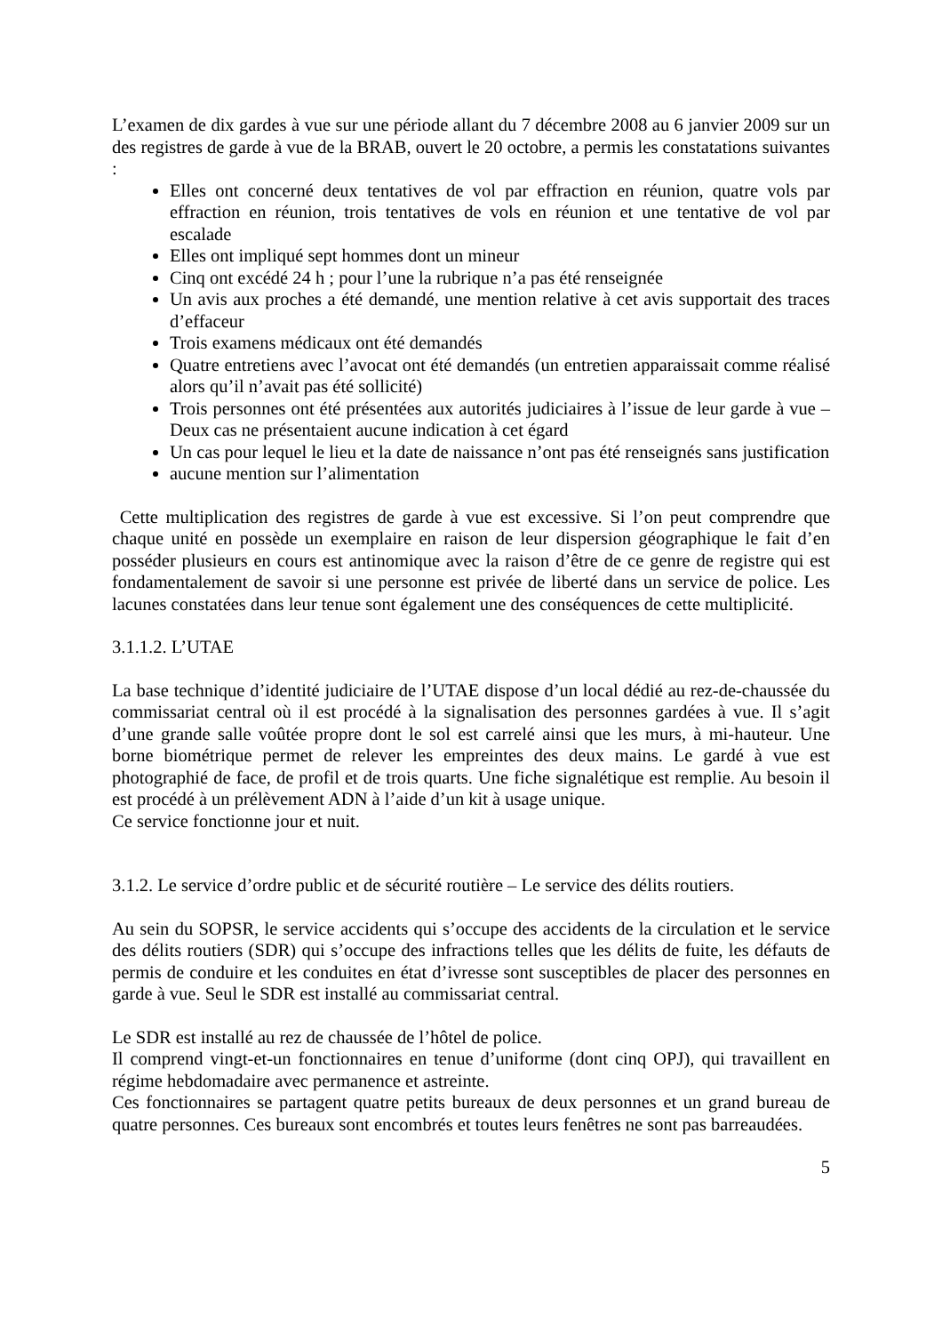L’examen de dix gardes à vue sur une période allant du 7 décembre 2008 au 6 janvier 2009 sur un des registres de garde à vue de la BRAB, ouvert le 20 octobre, a permis les constatations suivantes :
Elles ont concerné deux tentatives de vol par effraction en réunion, quatre vols par effraction en réunion, trois tentatives de vols en réunion et une tentative de vol par escalade
Elles ont impliqué sept hommes dont un mineur
Cinq ont excédé 24 h ; pour l’une la rubrique n’a pas été renseignée
Un avis aux proches a été demandé, une mention relative à cet avis supportait des traces d’effaceur
Trois examens médicaux ont été demandés
Quatre entretiens avec l’avocat ont été demandés (un entretien apparaissait comme réalisé alors qu’il n’avait pas été sollicité)
Trois personnes ont été présentées aux autorités judiciaires à l’issue de leur garde à vue – Deux cas ne présentaient aucune indication à cet égard
Un cas pour lequel le lieu et la date de naissance n’ont pas été renseignés sans justification
aucune mention sur l’alimentation
Cette multiplication des registres de garde à vue est excessive. Si l’on peut comprendre que chaque unité en possède un exemplaire en raison de leur dispersion géographique le fait d’en posséder plusieurs en cours est antinomique avec la raison d’être de ce genre de registre qui est fondamentalement de savoir si une personne est privée de liberté dans un service de police. Les lacunes constatées dans leur tenue sont également une des conséquences de cette multiplicité.
3.1.1.2. L’UTAE
La base technique d’identité judiciaire de l’UTAE dispose d’un local dédié au rez-de-chaussée du commissariat central où il est procédé à la signalisation des personnes gardées à vue. Il s’agit d’une grande salle voûtée propre dont le sol est carrelé ainsi que les murs, à mi-hauteur. Une borne biométrique permet de relever les empreintes des deux mains. Le gardé à vue est photographié de face, de profil et de trois quarts. Une fiche signalétique est remplie. Au besoin il est procédé à un prélèvement ADN à l’aide d’un kit à usage unique.
Ce service fonctionne jour et nuit.
3.1.2. Le service d’ordre public et de sécurité routière – Le service des délits routiers.
Au sein du SOPSR, le service accidents qui s’occupe des accidents de la circulation et le service des délits routiers (SDR) qui s’occupe des infractions telles que les délits de fuite, les défauts de permis de conduire et les conduites en état d’ivresse sont susceptibles de placer des personnes en garde à vue. Seul le SDR est installé au commissariat central.
Le SDR est installé au rez de chaussée de l’hôtel de police.
Il comprend vingt-et-un fonctionnaires en tenue d’uniforme (dont cinq OPJ), qui travaillent en régime hebdomadaire avec permanence et astreinte.
Ces fonctionnaires se partagent quatre petits bureaux de deux personnes et un grand bureau de quatre personnes. Ces bureaux sont encombrés et toutes leurs fenêtres ne sont pas barreaudées.
5